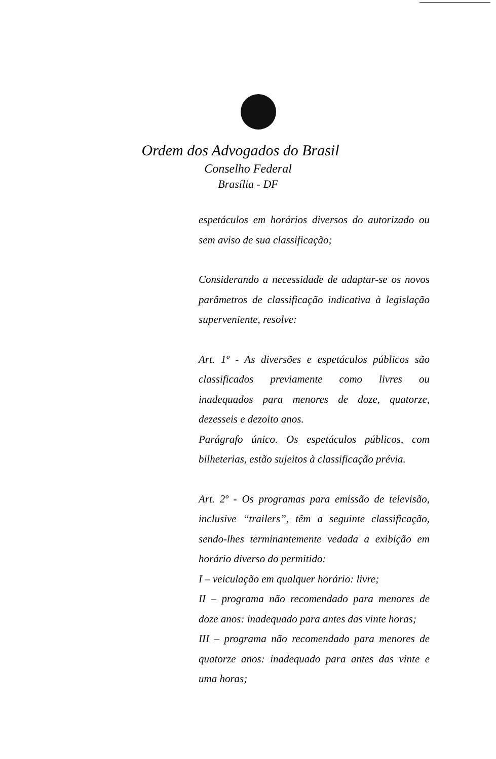Ordem dos Advogados do Brasil
Conselho Federal
Brasília - DF
espetáculos em horários diversos do autorizado ou sem aviso de sua classificação;
Considerando a necessidade de adaptar-se os novos parâmetros de classificação indicativa à legislação superveniente, resolve:
Art. 1º - As diversões e espetáculos públicos são classificados previamente como livres ou inadequados para menores de doze, quatorze, dezesseis e dezoito anos.
Parágrafo único. Os espetáculos públicos, com bilheterias, estão sujeitos à classificação prévia.
Art. 2º - Os programas para emissão de televisão, inclusive “trailers”, têm a seguinte classificação, sendo-lhes terminantemente vedada a exibição em horário diverso do permitido:
I – veiculação em qualquer horário: livre;
II – programa não recomendado para menores de doze anos: inadequado para antes das vinte horas;
III – programa não recomendado para menores de quatorze anos: inadequado para antes das vinte e uma horas;